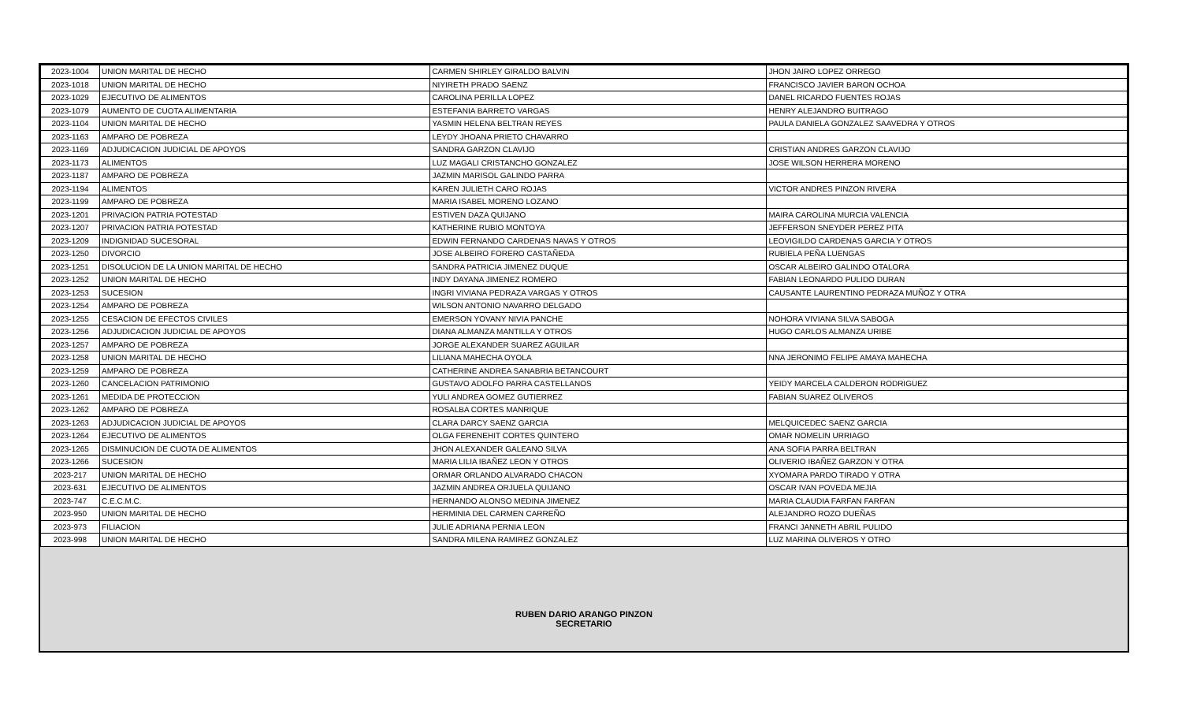| 2023-1004 | UNION MARITAL DE HECHO | CARMEN SHIRLEY GIRALDO BALVIN | JHON JAIRO LOPEZ ORREGO |
| 2023-1018 | UNION MARITAL DE HECHO | NIYIRETH PRADO SAENZ | FRANCISCO JAVIER BARON OCHOA |
| 2023-1029 | EJECUTIVO DE ALIMENTOS | CAROLINA PERILLA LOPEZ | DANEL RICARDO FUENTES ROJAS |
| 2023-1079 | AUMENTO DE CUOTA ALIMENTARIA | ESTEFANIA BARRETO VARGAS | HENRY ALEJANDRO BUITRAGO |
| 2023-1104 | UNION MARITAL DE HECHO | YASMIN HELENA BELTRAN REYES | PAULA DANIELA GONZALEZ SAAVEDRA Y OTROS |
| 2023-1163 | AMPARO DE POBREZA | LEYDY JHOANA PRIETO CHAVARRO | |
| 2023-1169 | ADJUDICACION JUDICIAL DE APOYOS | SANDRA GARZON CLAVIJO | CRISTIAN ANDRES GARZON CLAVIJO |
| 2023-1173 | ALIMENTOS | LUZ MAGALI CRISTANCHO GONZALEZ | JOSE WILSON HERRERA MORENO |
| 2023-1187 | AMPARO DE POBREZA | JAZMIN MARISOL GALINDO PARRA | |
| 2023-1194 | ALIMENTOS | KAREN JULIETH CARO ROJAS | VICTOR ANDRES PINZON RIVERA |
| 2023-1199 | AMPARO DE POBREZA | MARIA ISABEL MORENO LOZANO | |
| 2023-1201 | PRIVACION PATRIA POTESTAD | ESTIVEN DAZA QUIJANO | MAIRA CAROLINA MURCIA VALENCIA |
| 2023-1207 | PRIVACION PATRIA POTESTAD | KATHERINE RUBIO MONTOYA | JEFFERSON SNEYDER PEREZ PITA |
| 2023-1209 | INDIGNIDAD SUCESORAL | EDWIN FERNANDO CARDENAS NAVAS Y OTROS | LEOVIGILDO CARDENAS GARCIA Y OTROS |
| 2023-1250 | DIVORCIO | JOSE ALBEIRO FORERO CASTAÑEDA | RUBIELA PEÑA LUENGAS |
| 2023-1251 | DISOLUCION DE LA UNION MARITAL DE HECHO | SANDRA PATRICIA JIMENEZ DUQUE | OSCAR ALBEIRO GALINDO OTALORA |
| 2023-1252 | UNION MARITAL DE HECHO | INDY DAYANA JIMENEZ ROMERO | FABIAN LEONARDO PULIDO DURAN |
| 2023-1253 | SUCESION | INGRI VIVIANA PEDRAZA VARGAS Y OTROS | CAUSANTE LAURENTINO PEDRAZA MUÑOZ Y OTRA |
| 2023-1254 | AMPARO DE POBREZA | WILSON ANTONIO NAVARRO DELGADO | |
| 2023-1255 | CESACION DE EFECTOS CIVILES | EMERSON YOVANY NIVIA PANCHE | NOHORA VIVIANA SILVA SABOGA |
| 2023-1256 | ADJUDICACION JUDICIAL DE APOYOS | DIANA ALMANZA MANTILLA Y OTROS | HUGO CARLOS ALMANZA URIBE |
| 2023-1257 | AMPARO DE POBREZA | JORGE ALEXANDER SUAREZ AGUILAR | |
| 2023-1258 | UNION MARITAL DE HECHO | LILIANA MAHECHA OYOLA | NNA JERONIMO FELIPE AMAYA MAHECHA |
| 2023-1259 | AMPARO DE POBREZA | CATHERINE ANDREA SANABRIA BETANCOURT | |
| 2023-1260 | CANCELACION PATRIMONIO | GUSTAVO ADOLFO PARRA CASTELLANOS | YEIDY MARCELA CALDERON RODRIGUEZ |
| 2023-1261 | MEDIDA DE PROTECCION | YULI ANDREA GOMEZ GUTIERREZ | FABIAN SUAREZ OLIVEROS |
| 2023-1262 | AMPARO DE POBREZA | ROSALBA CORTES MANRIQUE | |
| 2023-1263 | ADJUDICACION JUDICIAL DE APOYOS | CLARA DARCY SAENZ GARCIA | MELQUICEDEC SAENZ GARCIA |
| 2023-1264 | EJECUTIVO DE ALIMENTOS | OLGA FERENEHIT CORTES QUINTERO | OMAR NOMELIN URRIAGO |
| 2023-1265 | DISMINUCION DE CUOTA DE ALIMENTOS | JHON ALEXANDER GALEANO SILVA | ANA SOFIA PARRA BELTRAN |
| 2023-1266 | SUCESION | MARIA LILIA IBAÑEZ LEON Y OTROS | OLIVERIO IBAÑEZ GARZON Y OTRA |
| 2023-217 | UNION MARITAL DE HECHO | ORMAR ORLANDO ALVARADO CHACON | XYOMARA PARDO TIRADO Y OTRA |
| 2023-631 | EJECUTIVO DE ALIMENTOS | JAZMIN ANDREA ORJUELA QUIJANO | OSCAR IVAN POVEDA MEJIA |
| 2023-747 | C.E.C.M.C. | HERNANDO ALONSO MEDINA JIMENEZ | MARIA CLAUDIA FARFAN FARFAN |
| 2023-950 | UNION MARITAL DE HECHO | HERMINIA DEL CARMEN CARREÑO | ALEJANDRO ROZO DUEÑAS |
| 2023-973 | FILIACION | JULIE ADRIANA PERNIA LEON | FRANCI JANNETH ABRIL PULIDO |
| 2023-998 | UNION MARITAL DE HECHO | SANDRA MILENA RAMIREZ GONZALEZ | LUZ MARINA OLIVEROS Y OTRO |
RUBEN DARIO ARANGO PINZON
SECRETARIO